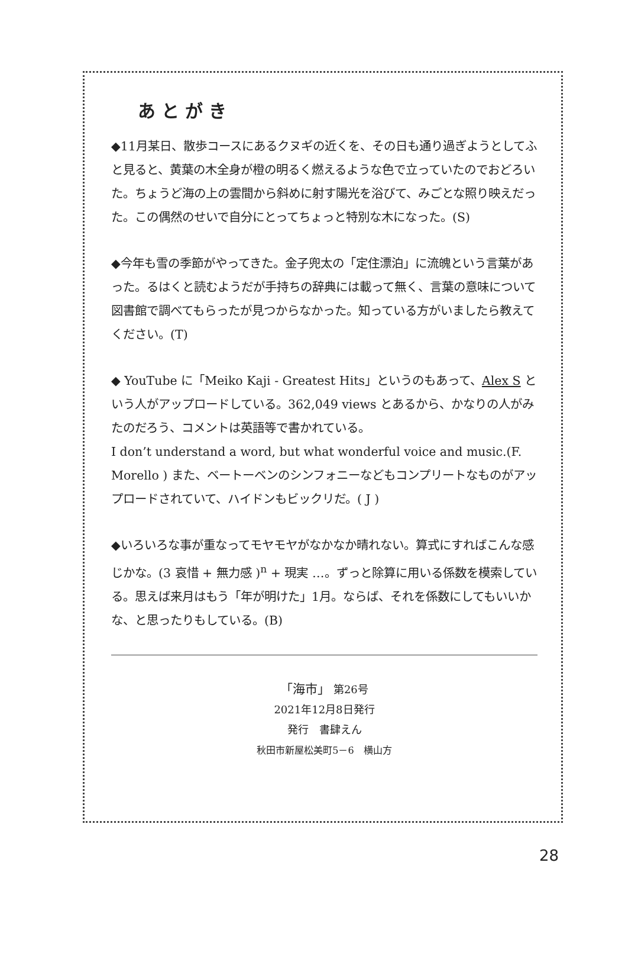あとがき
◆11月某日、散歩コースにあるクヌギの近くを、その日も通り過ぎようとしてふと見ると、黄葉の木全身が橙の明るく燃えるような色で立っていたのでおどろいた。ちょうど海の上の雲間から斜めに射す陽光を浴びて、みごとな照り映えだった。この偶然のせいで自分にとってちょっと特別な木になった。(S)
◆今年も雪の季節がやってきた。金子兜太の「定住漂泊」に流魄という言葉があった。るはくと読むようだが手持ちの辞典には載って無く、言葉の意味について図書館で調べてもらったが見つからなかった。知っている方がいましたら教えてください。(T)
◆ YouTube に「Meiko Kaji - Greatest Hits」というのもあって、Alex S という人がアップロードしている。362,049 views とあるから、かなりの人がみたのだろう、コメントは英語等で書かれている。
I don’t understand a word, but what wonderful voice and music.(F. Morello ) また、ベートーベンのシンフォニーなどもコンプリートなものがアップロードされていて、ハイドンもビックリだ。( J )
◆いろいろな事が重なってモヤモヤがなかなか晴れない。算式にすればこんな感じかな。(3 哀惜 + 無力感 )<sup>n</sup> + 現実 …。ずっと除算に用いる係数を模索している。思えば来月はもう「年が明けた」1月。ならば、それを係数にしてもいいかな、と思ったりもしている。(B)
「海市」 第26号
2021年12月8日発行
発行　書肆えん
秋田市新屋松美町5－6　横山方
28